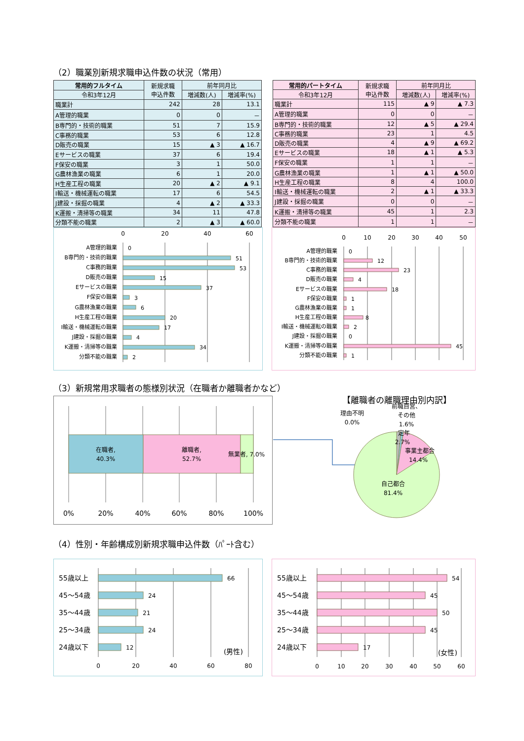（2）職業別新規求職申込件数の状況（常用）
| 常用的フルタイム | 新規求職 申込件数 | 前年同月比 | |
| --- | --- | --- | --- |
| 令和3年12月 | | 増減数(人) | 増減率(%) |
| 職業計 | 242 | 28 | 13.1 |
| A管理的職業 | 0 | 0 | － |
| B専門的・技術的職業 | 51 | 7 | 15.9 |
| C事務的職業 | 53 | 6 | 12.8 |
| D販売の職業 | 15 | ▲ 3 | ▲ 16.7 |
| Eサービスの職業 | 37 | 6 | 19.4 |
| F保安の職業 | 3 | 1 | 50.0 |
| G農林漁業の職業 | 6 | 1 | 20.0 |
| H生産工程の職業 | 20 | ▲ 2 | ▲ 9.1 |
| I輸送・機械運転の職業 | 17 | 6 | 54.5 |
| J建設・採掘の職業 | 4 | ▲ 2 | ▲ 33.3 |
| K運搬・清掃等の職業 | 34 | 11 | 47.8 |
| 分類不能の職業 | 2 | ▲ 3 | ▲ 60.0 |
| 常用的パートタイム | 新規求職 申込件数 | 前年同月比 | |
| --- | --- | --- | --- |
| 令和3年12月 | | 増減数(人) | 増減率(%) |
| 職業計 | 115 | ▲ 9 | ▲ 7.3 |
| A管理的職業 | 0 | 0 | － |
| B専門的・技術的職業 | 12 | ▲ 5 | ▲ 29.4 |
| C事務的職業 | 23 | 1 | 4.5 |
| D販売の職業 | 4 | ▲ 9 | ▲ 69.2 |
| Eサービスの職業 | 18 | ▲ 1 | ▲ 5.3 |
| F保安の職業 | 1 | 1 | － |
| G農林漁業の職業 | 1 | ▲ 1 | ▲ 50.0 |
| H生産工程の職業 | 8 | 4 | 100.0 |
| I輸送・機械運転の職業 | 2 | ▲ 1 | ▲ 33.3 |
| J建設・採掘の職業 | 0 | 0 | － |
| K運搬・清掃等の職業 | 45 | 1 | 2.3 |
| 分類不能の職業 | 1 | 1 | － |
0
20
40
60
A管理的職業
B専門的・技術的職業
C事務的職業
D販売の職業
Eサービスの職業
F保安の職業
G農林漁業の職業
H生産工程の職業
I輸送・機械運転の職業
J建設・採掘の職業
K運搬・清掃等の職業
分類不能の職業
0
51
53
15
37
3
6
20
17
4
34
2
0
10
20
30
40
50
A管理的職業
B専門的・技術的職業
C事務的職業
D販売の職業
Eサービスの職業
F保安の職業
G農林漁業の職業
H生産工程の職業
I輸送・機械運転の職業
J建設・採掘の職業
K運搬・清掃等の職業
分類不能の職業
0
12
23
4
18
1
1
8
2
0
45
1
（3）新規常用求職者の態様別状況（在職者か離職者かなど）
在職者,
40.3%
離職者,
52.7%
無業者, 7.0%
0%
20%
40%
60%
80%
100%
【離職者の離職理由別内訳】
理由不明
0.0%
前職自営、
その他
1.6%
定年
2.7%
事業主都合
14.4%
自己都合
81.4%
（4）性別・年齢構成別新規求職申込件数（ﾊﾟｰﾄ含む）
55歳以上
45～54歳
35～44歳
25～34歳
24歳以下
66
24
21
24
12
(男性)
0
20
40
60
80
55歳以上
45～54歳
35～44歳
25～34歳
24歳以下
54
45
50
45
17
(女性)
0
10
20
30
40
50
60